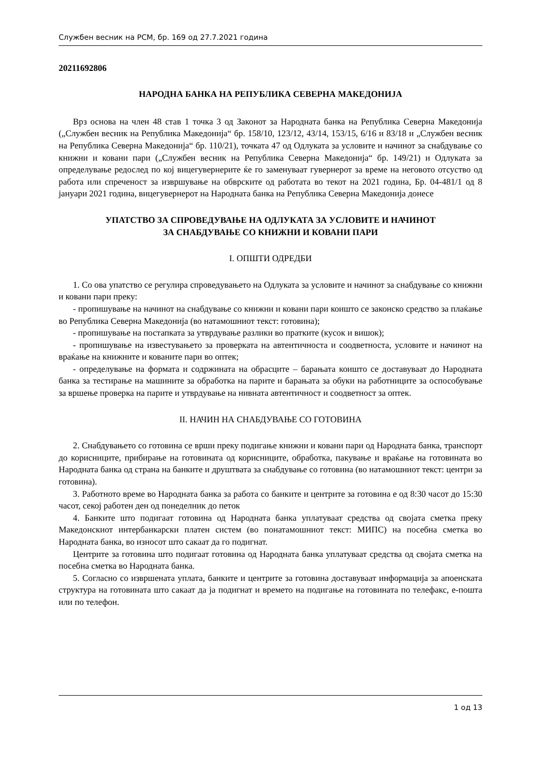Службен весник на РСМ, бр. 169 од 27.7.2021 година
20211692806
НАРОДНА БАНКА НА РЕПУБЛИКА СЕВЕРНА МАКЕДОНИЈА
Врз основа на член 48 став 1 точка 3 од Законот за Народната банка на Република Северна Македонија („Службен весник на Република Македонија“ бр. 158/10, 123/12, 43/14, 153/15, 6/16 и 83/18 и „Службен весник на Република Северна Македонија“ бр. 110/21), точката 47 од Одлуката за условите и начинот за снабдување со книжни и ковани пари („Службен весник на Република Северна Македонија“ бр. 149/21) и Одлуката за определување редослед по кој вицегувернерите ќе го заменуваат гувернерот за време на неговото отсуство од работа или спреченост за извршување на обврските од работата во текот на 2021 година, Бр. 04-481/1 од 8 јануари 2021 година, вицегувернерот на Народната банка на Република Северна Македонија донесе
УПАТСТВО ЗА СПРОВЕДУВАЊЕ НА ОДЛУКАТА ЗА УСЛОВИТЕ И НАЧИНОТ
ЗА СНАБДУВАЊЕ СО КНИЖНИ И КОВАНИ ПАРИ
I. ОПШТИ ОДРЕДБИ
1. Со ова упатство се регулира спроведувањето на Одлуката за условите и начинот за снабдување со книжни и ковани пари преку:
- пропишување на начинот на снабдување со книжни и ковани пари коишто се законско средство за плаќање во Република Северна Македонија (во натамошниот текст: готовина);
- пропишување на постапката за утврдување разлики во пратките (кусок и вишок);
- пропишување на известувањето за проверката на автентичноста и соодветноста, условите и начинот на враќање на книжните и кованите пари во оптек;
- определување на формата и содржината на обрасците – барањата коишто се доставуваат до Народната банка за тестирање на машините за обработка на парите и барањата за обуки на работниците за оспособување за вршење проверка на парите и утврдување на нивната автентичност и соодветност за оптек.
II. НАЧИН НА СНАБДУВАЊЕ СО ГОТОВИНА
2. Снабдувањето со готовина се врши преку подигање книжни и ковани пари од Народната банка, транспорт до корисниците, прибирање на готовината од корисниците, обработка, пакување и враќање на готовината во Народната банка од страна на банките и друштвата за снабдување со готовина (во натамошниот текст: центри за готовина).
3. Работното време во Народната банка за работа со банките и центрите за готовина е од 8:30 часот до 15:30 часот, секој работен ден од понеделник до петок
4. Банките што подигаат готовина од Народната банка уплатуваат средства од својата сметка преку Македонскиот интербанкарски платен систем (во понатамошниот текст: МИПС) на посебна сметка во Народната банка, во износот што сакаат да го подигнат.
Центрите за готовина што подигаат готовина од Народната банка уплатуваат средства од својата сметка на посебна сметка во Народната банка.
5. Согласно со извршената уплата, банките и центрите за готовина доставуваат информација за апоенската структура на готовината што сакаат да ја подигнат и времето на подигање на готовината по телефакс, е-пошта или по телефон.
1 од 13